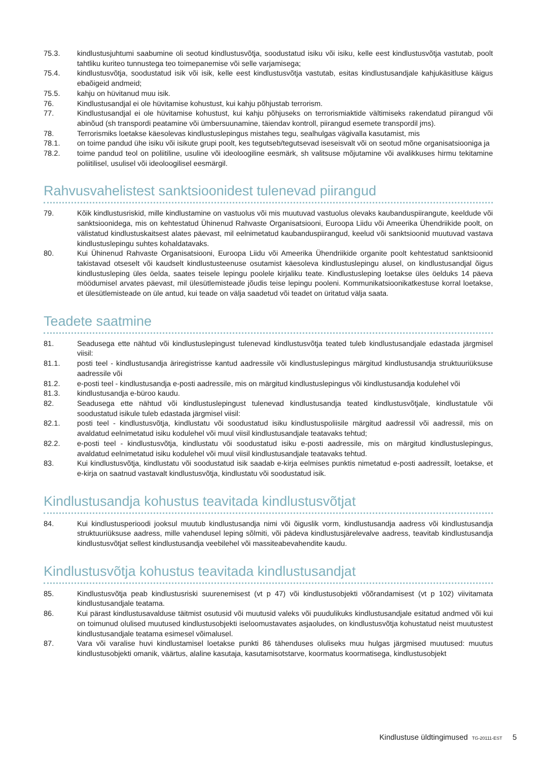75.3. kindlustusjuhtumi saabumine oli seotud kindlustusvõtja, soodustatud isiku või isiku, kelle eest kindlustusvõtja vastutab, poolt tahtliku kuriteo tunnustega teo toimepanemise või selle varjamisega;
75.4. kindlustusvõtja, soodustatud isik või isik, kelle eest kindlustusvõtja vastutab, esitas kindlustusandjale kahjukäsitluse käigus ebaõigeid andmeid;
75.5. kahju on hüvitanud muu isik.
76. Kindlustusandjal ei ole hüvitamise kohustust, kui kahju põhjustab terrorism.
77. Kindlustusandjal ei ole hüvitamise kohustust, kui kahju põhjuseks on terrorismiaktide vältimiseks rakendatud piirangud või abinõud (sh transpordi peatamine või ümbersuunamine, täiendav kontroll, piirangud esemete transpordil jms).
78. Terrorismiks loetakse käesolevas kindlustuslepingus mistahes tegu, sealhulgas vägivalla kasutamist, mis
78.1. on toime pandud ühe isiku või isikute grupi poolt, kes tegutseb/tegutsevad iseseisvalt või on seotud mõne organisatsiooniga ja
78.2. toime pandud teol on poliitiline, usuline või ideoloogiline eesmärk, sh valitsuse mõjutamine või avalikkuses hirmu tekitamine poliitilisel, usulisel või ideoloogilisel eesmärgil.
Rahvusvahelistest sanktsioonidest tulenevad piirangud
79. Kõik kindlustusriskid, mille kindlustamine on vastuolus või mis muutuvad vastuolus olevaks kaubanduspiirangute, keeldude või sanktsioonidega, mis on kehtestatud Ühinenud Rahvaste Organisatsiooni, Euroopa Liidu või Ameerika Ühendriikide poolt, on välistatud kindlustuskaitsest alates päevast, mil eelnimetatud kaubanduspiirangud, keelud või sanktsioonid muutuvad vastava kindlustuslepingu suhtes kohaldatavaks.
80. Kui Ühinenud Rahvaste Organisatsiooni, Euroopa Liidu või Ameerika Ühendriikide organite poolt kehtestatud sanktsioonid takistavad otseselt või kaudselt kindlustusteenuse osutamist käesoleva kindlustuslepingu alusel, on kindlustusandjal õigus kindlustusleping üles öelda, saates teisele lepingu poolele kirjaliku teate. Kindlustusleping loetakse üles öelduks 14 päeva möödumisel arvates päevast, mil ülesütlemisteade jõudis teise lepingu pooleni. Kommunikatsioonikatkestuse korral loetakse, et ülesütlemisteade on üle antud, kui teade on välja saadetud või teadet on üritatud välja saata.
Teadete saatmine
81. Seadusega ette nähtud või kindlustuslepingust tulenevad kindlustusvõtja teated tuleb kindlustusandjale edastada järgmisel viisil:
81.1. posti teel - kindlustusandja äriregistrisse kantud aadressile või kindlustuslepingus märgitud kindlustusandja struktuuriüksuse aadressile või
81.2. e-posti teel - kindlustusandja e-posti aadressile, mis on märgitud kindlustuslepingus või kindlustusandja kodulehel või
81.3. kindlustusandja e-büroo kaudu.
82. Seadusega ette nähtud või kindlustuslepingust tulenevad kindlustusandja teated kindlustusvõtjale, kindlustatule või soodustatud isikule tuleb edastada järgmisel viisil:
82.1. posti teel - kindlustusvõtja, kindlustatu või soodustatud isiku kindlustuspoliisile märgitud aadressil või aadressil, mis on avaldatud eelnimetatud isiku kodulehel või muul viisil kindlustusandjale teatavaks tehtud;
82.2. e-posti teel - kindlustusvõtja, kindlustatu või soodustatud isiku e-posti aadressile, mis on märgitud kindlustuslepingus, avaldatud eelnimetatud isiku kodulehel või muul viisil kindlustusandjale teatavaks tehtud.
83. Kui kindlustusvõtja, kindlustatu või soodustatud isik saadab e-kirja eelmises punktis nimetatud e-posti aadressilt, loetakse, et e-kirja on saatnud vastavalt kindlustusvõtja, kindlustatu või soodustatud isik.
Kindlustusandja kohustus teavitada kindlustusvõtjat
84. Kui kindlustusperioodi jooksul muutub kindlustusandja nimi või õiguslik vorm, kindlustusandja aadress või kindlustusandja struktuuriüksuse aadress, mille vahendusel leping sõlmiti, või pädeva kindlustusjärelevalve aadress, teavitab kindlustusandja kindlustusvõtjat sellest kindlustusandja veebilehel või massiteabevahendite kaudu.
Kindlustusvõtja kohustus teavitada kindlustusandjat
85. Kindlustusvõtja peab kindlustusriski suurenemisest (vt p 47) või kindlustusobjekti võõrandamisest (vt p 102) viivitamata kindlustusandjale teatama.
86. Kui pärast kindlustusavalduse täitmist osutusid või muutusid valeks või puudulikuks kindlustusandjale esitatud andmed või kui on toimunud olulised muutused kindlustusobjekti iseloomustavates asjaoludes, on kindlustusvõtja kohustatud neist muutustest kindlustusandjale teatama esimesel võimalusel.
87. Vara või varalise huvi kindlustamisel loetakse punkti 86 tähenduses oluliseks muu hulgas järgmised muutused: muutus kindlustusobjekti omanik, väärtus, alaline kasutaja, kasutamisotstarve, koormatus koormatisega, kindlustusobjekt
Kindlustuse üldtingimused TG-20111-EST 5